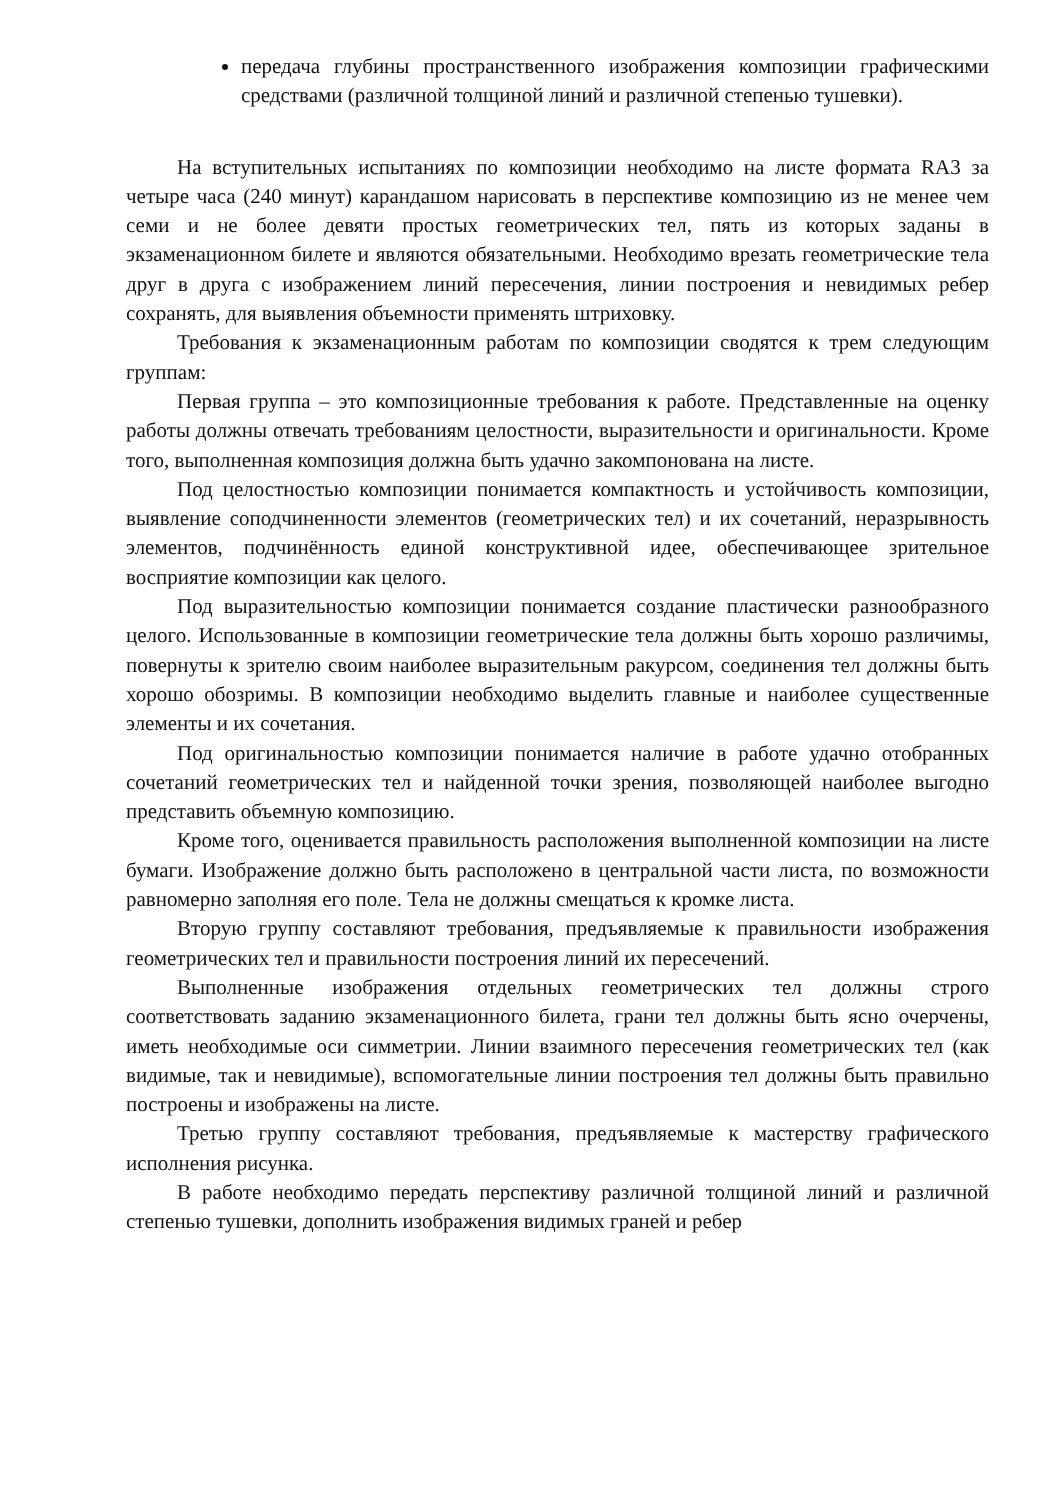передача глубины пространственного изображения композиции графическими средствами (различной толщиной линий и различной степенью тушевки).
На вступительных испытаниях по композиции необходимо на листе формата RA3 за четыре часа (240 минут) карандашом нарисовать в перспективе композицию из не менее чем семи и не более девяти простых геометрических тел, пять из которых заданы в экзаменационном билете и являются обязательными. Необходимо врезать геометрические тела друг в друга с изображением линий пересечения, линии построения и невидимых ребер сохранять, для выявления объемности применять штриховку.
Требования к экзаменационным работам по композиции сводятся к трем следующим группам:
Первая группа – это композиционные требования к работе. Представленные на оценку работы должны отвечать требованиям целостности, выразительности и оригинальности. Кроме того, выполненная композиция должна быть удачно закомпонована на листе.
Под целостностью композиции понимается компактность и устойчивость композиции, выявление соподчиненности элементов (геометрических тел) и их сочетаний, неразрывность элементов, подчинённость единой конструктивной идее, обеспечивающее зрительное восприятие композиции как целого.
Под выразительностью композиции понимается создание пластически разнообразного целого. Использованные в композиции геометрические тела должны быть хорошо различимы, повернуты к зрителю своим наиболее выразительным ракурсом, соединения тел должны быть хорошо обозримы. В композиции необходимо выделить главные и наиболее существенные элементы и их сочетания.
Под оригинальностью композиции понимается наличие в работе удачно отобранных сочетаний геометрических тел и найденной точки зрения, позволяющей наиболее выгодно представить объемную композицию.
Кроме того, оценивается правильность расположения выполненной композиции на листе бумаги. Изображение должно быть расположено в центральной части листа, по возможности равномерно заполняя его поле. Тела не должны смещаться к кромке листа.
Вторую группу составляют требования, предъявляемые к правильности изображения геометрических тел и правильности построения линий их пересечений.
Выполненные изображения отдельных геометрических тел должны строго соответствовать заданию экзаменационного билета, грани тел должны быть ясно очерчены, иметь необходимые оси симметрии. Линии взаимного пересечения геометрических тел (как видимые, так и невидимые), вспомогательные линии построения тел должны быть правильно построены и изображены на листе.
Третью группу составляют требования, предъявляемые к мастерству графического исполнения рисунка.
В работе необходимо передать перспективу различной толщиной линий и различной степенью тушевки, дополнить изображения видимых граней и ребер